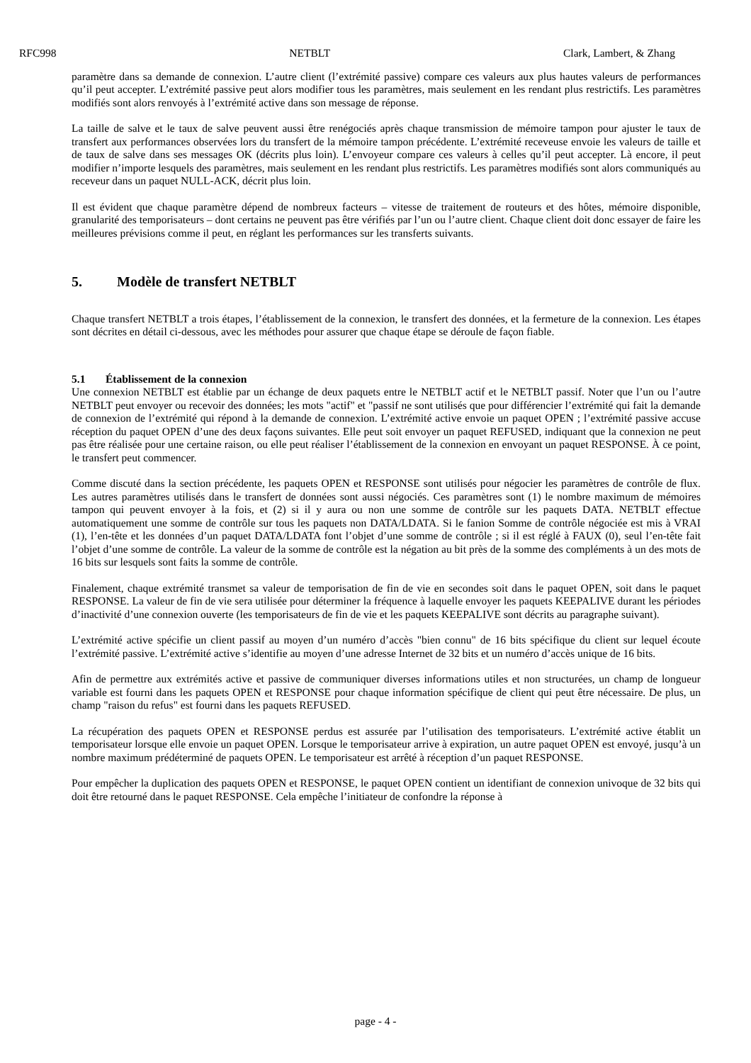RFC998 NETBLT Clark, Lambert, & Zhang
paramètre dans sa demande de connexion. L’autre client (l’extrémité passive) compare ces valeurs aux plus hautes valeurs de performances qu’il peut accepter. L’extrémité passive peut alors modifier tous les paramètres, mais seulement en les rendant plus restrictifs. Les paramètres modifiés sont alors renvoyés à l’extrémité active dans son message de réponse.
La taille de salve et le taux de salve peuvent aussi être renégociés après chaque transmission de mémoire tampon pour ajuster le taux de transfert aux performances observées lors du transfert de la mémoire tampon précédente. L’extrémité receveuse envoie les valeurs de taille et de taux de salve dans ses messages OK (décrits plus loin). L’envoyeur compare ces valeurs à celles qu’il peut accepter. Là encore, il peut modifier n’importe lesquels des paramètres, mais seulement en les rendant plus restrictifs. Les paramètres modifiés sont alors communiqués au receveur dans un paquet NULL-ACK, décrit plus loin.
Il est évident que chaque paramètre dépend de nombreux facteurs – vitesse de traitement de routeurs et des hôtes, mémoire disponible, granularité des temporisateurs – dont certains ne peuvent pas être vérifiés par l’un ou l’autre client. Chaque client doit donc essayer de faire les meilleures prévisions comme il peut, en réglant les performances sur les transferts suivants.
5. Modèle de transfert NETBLT
Chaque transfert NETBLT a trois étapes, l’établissement de la connexion, le transfert des données, et la fermeture de la connexion. Les étapes sont décrites en détail ci-dessous, avec les méthodes pour assurer que chaque étape se déroule de façon fiable.
5.1 Établissement de la connexion
Une connexion NETBLT est établie par un échange de deux paquets entre le NETBLT actif et le NETBLT passif. Noter que l’un ou l’autre NETBLT peut envoyer ou recevoir des données; les mots "actif" et "passif ne sont utilisés que pour différencier l’extrémité qui fait la demande de connexion de l’extrémité qui répond à la demande de connexion. L’extrémité active envoie un paquet OPEN ; l’extrémité passive accuse réception du paquet OPEN d’une des deux façons suivantes. Elle peut soit envoyer un paquet REFUSED, indiquant que la connexion ne peut pas être réalisée pour une certaine raison, ou elle peut réaliser l’établissement de la connexion en envoyant un paquet RESPONSE. À ce point, le transfert peut commencer.
Comme discuté dans la section précédente, les paquets OPEN et RESPONSE sont utilisés pour négocier les paramètres de contrôle de flux. Les autres paramètres utilisés dans le transfert de données sont aussi négociés. Ces paramètres sont (1) le nombre maximum de mémoires tampon qui peuvent envoyer à la fois, et (2) si il y aura ou non une somme de contrôle sur les paquets DATA. NETBLT effectue automatiquement une somme de contrôle sur tous les paquets non DATA/LDATA. Si le fanion Somme de contrôle négociée est mis à VRAI (1), l’en-tête et les données d’un paquet DATA/LDATA font l’objet d’une somme de contrôle ; si il est réglé à FAUX (0), seul l’en-tête fait l’objet d’une somme de contrôle. La valeur de la somme de contrôle est la négation au bit près de la somme des compléments à un des mots de 16 bits sur lesquels sont faits la somme de contrôle.
Finalement, chaque extrémité transmet sa valeur de temporisation de fin de vie en secondes soit dans le paquet OPEN, soit dans le paquet RESPONSE. La valeur de fin de vie sera utilisée pour déterminer la fréquence à laquelle envoyer les paquets KEEPALIVE durant les périodes d’inactivité d’une connexion ouverte (les temporisateurs de fin de vie et les paquets KEEPALIVE sont décrits au paragraphe suivant).
L’extrémité active spécifie un client passif au moyen d’un numéro d’accès "bien connu" de 16 bits spécifique du client sur lequel écoute l’extrémité passive. L’extrémité active s’identifie au moyen d’une adresse Internet de 32 bits et un numéro d’accès unique de 16 bits.
Afin de permettre aux extrémités active et passive de communiquer diverses informations utiles et non structurées, un champ de longueur variable est fourni dans les paquets OPEN et RESPONSE pour chaque information spécifique de client qui peut être nécessaire. De plus, un champ "raison du refus" est fourni dans les paquets REFUSED.
La récupération des paquets OPEN et RESPONSE perdus est assurée par l’utilisation des temporisateurs. L’extrémité active établit un temporisateur lorsque elle envoie un paquet OPEN. Lorsque le temporisateur arrive à expiration, un autre paquet OPEN est envoyé, jusqu’à un nombre maximum prédéterminé de paquets OPEN. Le temporisateur est arrêté à réception d’un paquet RESPONSE.
Pour empêcher la duplication des paquets OPEN et RESPONSE, le paquet OPEN contient un identifiant de connexion univoque de 32 bits qui doit être retourné dans le paquet RESPONSE. Cela empêche l’initiateur de confondre la réponse à
page - 4 -